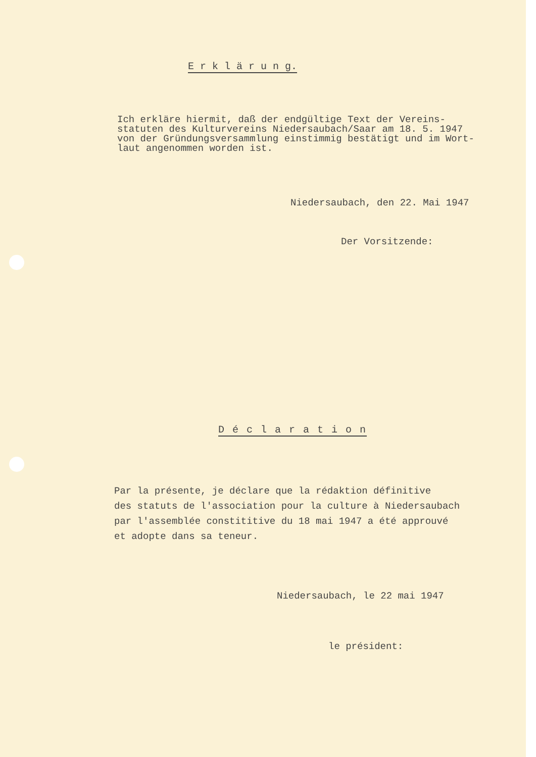E r k l ä r u n g.
Ich erkläre hiermit, daß der endgültige Text der Vereins-
statuten des Kulturvereins Niedersaubach/Saar am 18. 5. 1947
von der Gründungsversammlung einstimmig bestätigt und im Wort-
laut angenommen worden ist.
Niedersaubach, den 22. Mai 1947
Der Vorsitzende:
D é c l a r a t i o n
Par la présente, je déclare que la rédaktion définitive
des statuts de l'association pour la culture à Niedersaubach
par l'assemblée constititive du 18 mai 1947 a été approuvé
et adopte dans sa teneur.
Niedersaubach, le 22 mai 1947
le président: